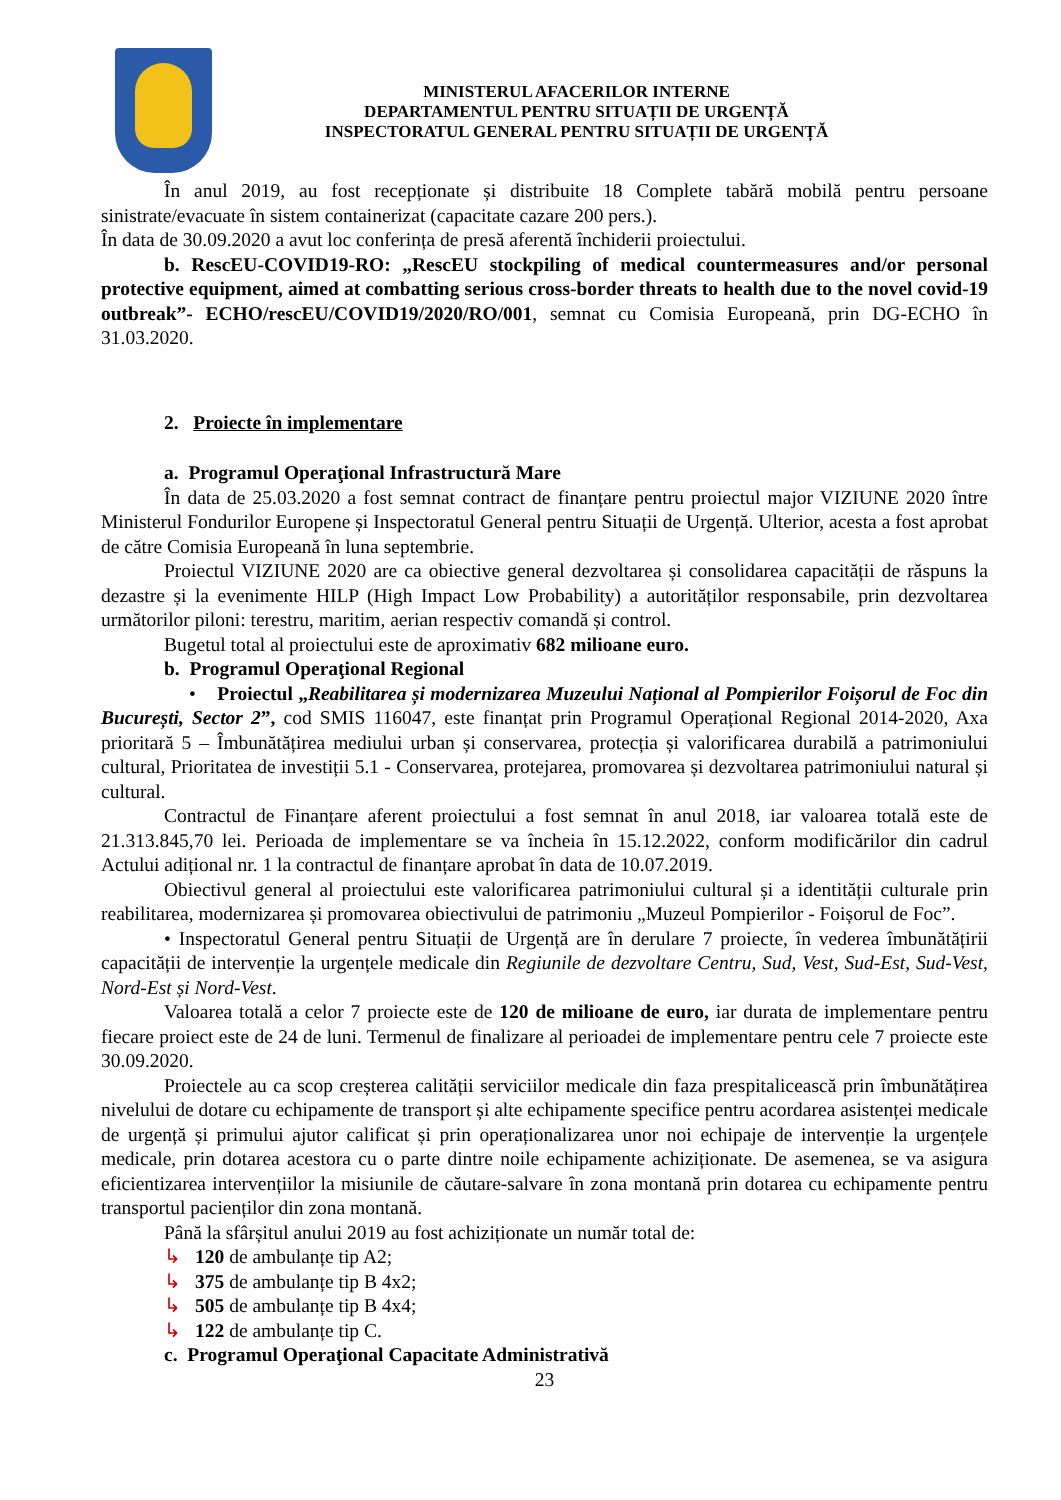MINISTERUL AFACERILOR INTERNE
DEPARTAMENTUL PENTRU SITUAȚII DE URGENȚĂ
INSPECTORATUL GENERAL PENTRU SITUAȚII DE URGENȚĂ
În anul 2019, au fost recepționate și distribuite 18 Complete tabără mobilă pentru persoane sinistrate/evacuate în sistem containerizat (capacitate cazare 200 pers.).
În data de 30.09.2020 a avut loc conferința de presă aferentă închiderii proiectului.
b. RescEU-COVID19-RO: „RescEU stockpiling of medical countermeasures and/or personal protective equipment, aimed at combatting serious cross-border threats to health due to the novel covid-19 outbreak”- ECHO/rescEU/COVID19/2020/RO/001, semnat cu Comisia Europeană, prin DG-ECHO în 31.03.2020.
2. Proiecte în implementare
a. Programul Operaţional Infrastructură Mare
În data de 25.03.2020 a fost semnat contract de finanțare pentru proiectul major VIZIUNE 2020 între Ministerul Fondurilor Europene și Inspectoratul General pentru Situații de Urgență. Ulterior, acesta a fost aprobat de către Comisia Europeană în luna septembrie.
Proiectul VIZIUNE 2020 are ca obiective general dezvoltarea și consolidarea capacității de răspuns la dezastre și la evenimente HILP (High Impact Low Probability) a autorităților responsabile, prin dezvoltarea următorilor piloni: terestru, maritim, aerian respectiv comandă și control.
Bugetul total al proiectului este de aproximativ 682 milioane euro.
b. Programul Operaţional Regional
• Proiectul „Reabilitarea și modernizarea Muzeului Național al Pompierilor Foișorul de Foc din București, Sector 2”, cod SMIS 116047, este finanțat prin Programul Operațional Regional 2014-2020, Axa prioritară 5 – Îmbunătățirea mediului urban și conservarea, protecția și valorificarea durabilă a patrimoniului cultural, Prioritatea de investiții 5.1 - Conservarea, protejarea, promovarea și dezvoltarea patrimoniului natural și cultural.
Contractul de Finanțare aferent proiectului a fost semnat în anul 2018, iar valoarea totală este de 21.313.845,70 lei. Perioada de implementare se va încheia în 15.12.2022, conform modificărilor din cadrul Actului adițional nr. 1 la contractul de finanțare aprobat în data de 10.07.2019.
Obiectivul general al proiectului este valorificarea patrimoniului cultural și a identității culturale prin reabilitarea, modernizarea și promovarea obiectivului de patrimoniu „Muzeul Pompierilor - Foișorul de Foc”.
• Inspectoratul General pentru Situații de Urgență are în derulare 7 proiecte, în vederea îmbunătățirii capacității de intervenție la urgențele medicale din Regiunile de dezvoltare Centru, Sud, Vest, Sud-Est, Sud-Vest, Nord-Est și Nord-Vest.
Valoarea totală a celor 7 proiecte este de 120 de milioane de euro, iar durata de implementare pentru fiecare proiect este de 24 de luni. Termenul de finalizare al perioadei de implementare pentru cele 7 proiecte este 30.09.2020.
Proiectele au ca scop creșterea calității serviciilor medicale din faza prespitalicească prin îmbunătățirea nivelului de dotare cu echipamente de transport și alte echipamente specifice pentru acordarea asistenței medicale de urgență și primului ajutor calificat și prin operaționalizarea unor noi echipaje de intervenție la urgențele medicale, prin dotarea acestora cu o parte dintre noile echipamente achiziționate. De asemenea, se va asigura eficientizarea intervențiilor la misiunile de căutare-salvare în zona montană prin dotarea cu echipamente pentru transportul pacienților din zona montană.
Până la sfârșitul anului 2019 au fost achiziționate un număr total de:
↳ 120 de ambulanțe tip A2;
↳ 375 de ambulanțe tip B 4x2;
↳ 505 de ambulanțe tip B 4x4;
↳ 122 de ambulanțe tip C.
c. Programul Operaţional Capacitate Administrativă
23